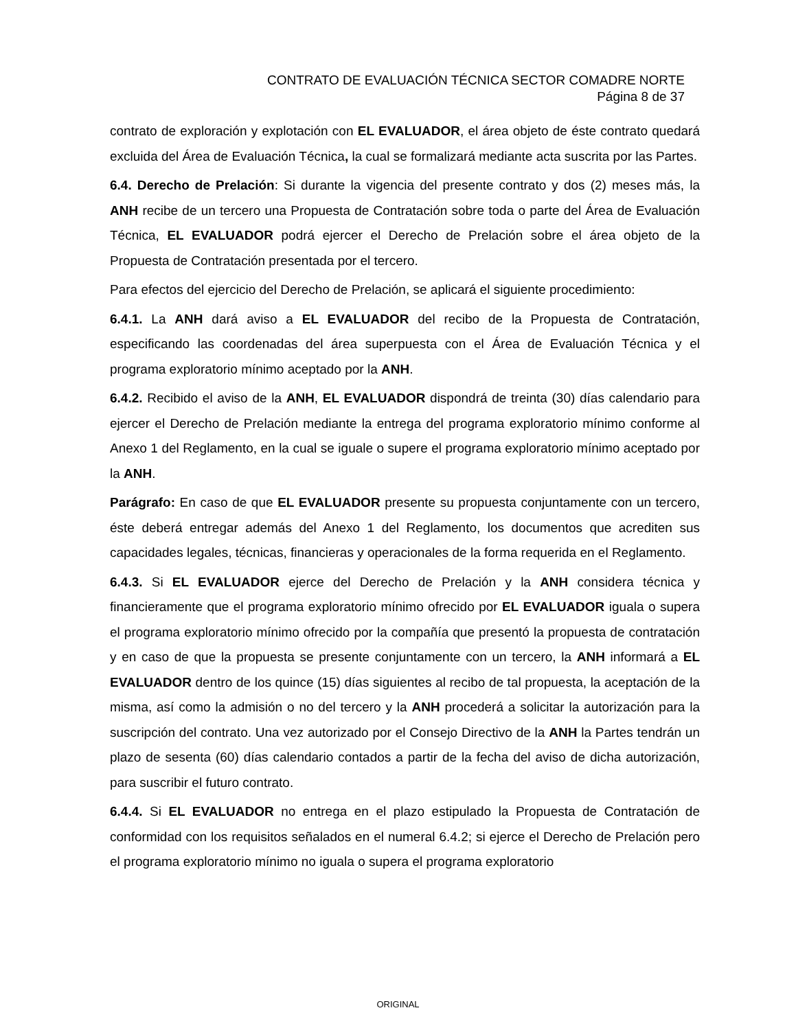CONTRATO DE EVALUACIÓN TÉCNICA SECTOR COMADRE NORTE
Página 8 de 37
contrato de exploración y explotación con EL EVALUADOR, el área objeto de éste contrato quedará excluida del Área de Evaluación Técnica, la cual se formalizará mediante acta suscrita por las Partes.
6.4. Derecho de Prelación: Si durante la vigencia del presente contrato y dos (2) meses más, la ANH recibe de un tercero una Propuesta de Contratación sobre toda o parte del Área de Evaluación Técnica, EL EVALUADOR podrá ejercer el Derecho de Prelación sobre el área objeto de la Propuesta de Contratación presentada por el tercero.
Para efectos del ejercicio del Derecho de Prelación, se aplicará el siguiente procedimiento:
6.4.1. La ANH dará aviso a EL EVALUADOR del recibo de la Propuesta de Contratación, especificando las coordenadas del área superpuesta con el Área de Evaluación Técnica y el programa exploratorio mínimo aceptado por la ANH.
6.4.2. Recibido el aviso de la ANH, EL EVALUADOR dispondrá de treinta (30) días calendario para ejercer el Derecho de Prelación mediante la entrega del programa exploratorio mínimo conforme al Anexo 1 del Reglamento, en la cual se iguale o supere el programa exploratorio mínimo aceptado por la ANH.
Parágrafo: En caso de que EL EVALUADOR presente su propuesta conjuntamente con un tercero, éste deberá entregar además del Anexo 1 del Reglamento, los documentos que acrediten sus capacidades legales, técnicas, financieras y operacionales de la forma requerida en el Reglamento.
6.4.3. Si EL EVALUADOR ejerce del Derecho de Prelación y la ANH considera técnica y financieramente que el programa exploratorio mínimo ofrecido por EL EVALUADOR iguala o supera el programa exploratorio mínimo ofrecido por la compañía que presentó la propuesta de contratación y en caso de que la propuesta se presente conjuntamente con un tercero, la ANH informará a EL EVALUADOR dentro de los quince (15) días siguientes al recibo de tal propuesta, la aceptación de la misma, así como la admisión o no del tercero y la ANH procederá a solicitar la autorización para la suscripción del contrato. Una vez autorizado por el Consejo Directivo de la ANH la Partes tendrán un plazo de sesenta (60) días calendario contados a partir de la fecha del aviso de dicha autorización, para suscribir el futuro contrato.
6.4.4. Si EL EVALUADOR no entrega en el plazo estipulado la Propuesta de Contratación de conformidad con los requisitos señalados en el numeral 6.4.2; si ejerce el Derecho de Prelación pero el programa exploratorio mínimo no iguala o supera el programa exploratorio
ORIGINAL